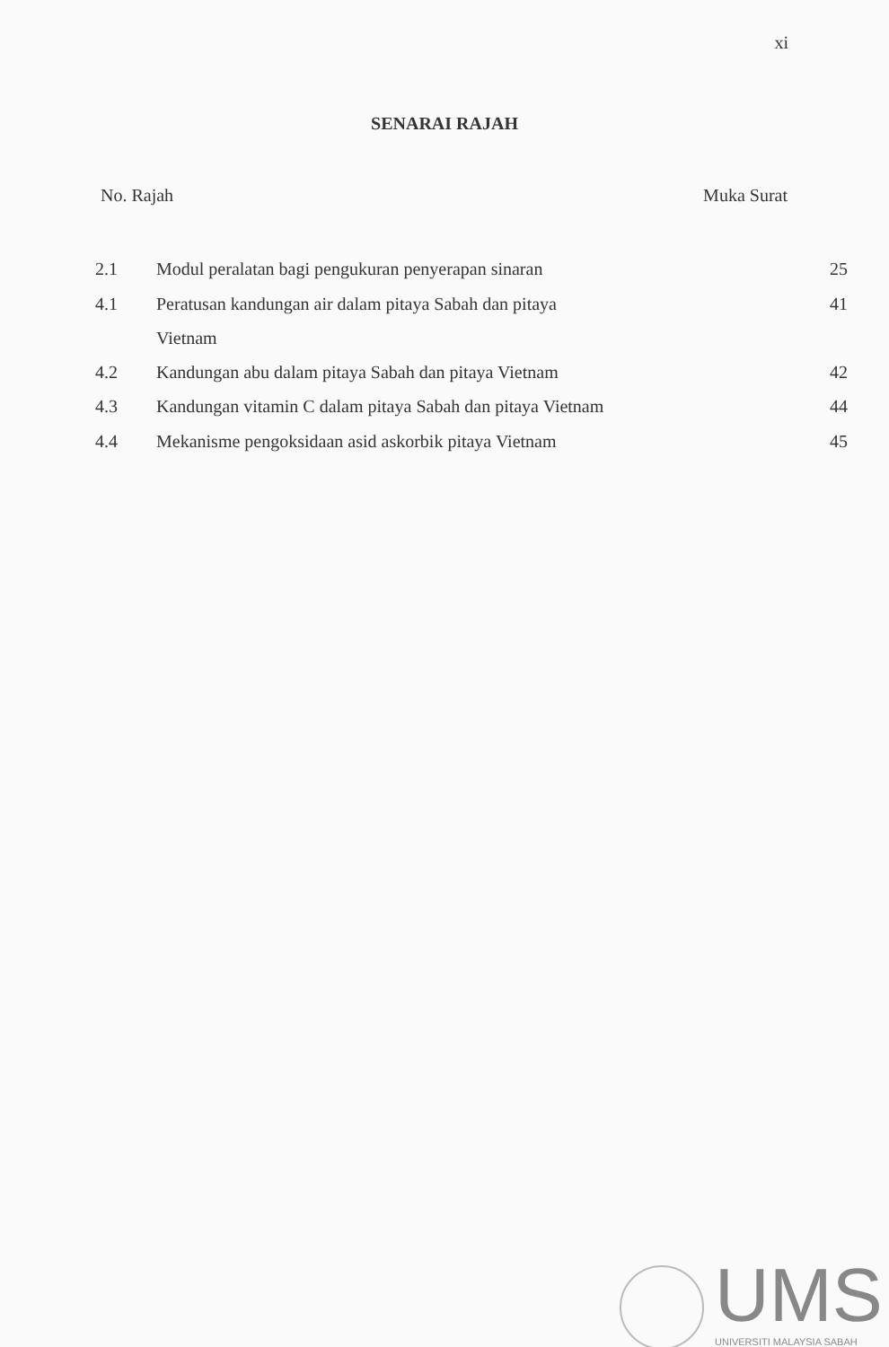xi
SENARAI RAJAH
No. Rajah Muka Surat
| 2.1 | Modul peralatan bagi pengukuran penyerapan sinaran | 25 |
| 4.1 | Peratusan kandungan air dalam pitaya Sabah dan pitaya Vietnam | 41 |
| 4.2 | Kandungan abu dalam pitaya Sabah dan pitaya Vietnam | 42 |
| 4.3 | Kandungan vitamin C dalam pitaya Sabah dan pitaya Vietnam | 44 |
| 4.4 | Mekanisme pengoksidaan asid askorbik pitaya Vietnam | 45 |
UMS
UNIVERSITI MALAYSIA SABAH